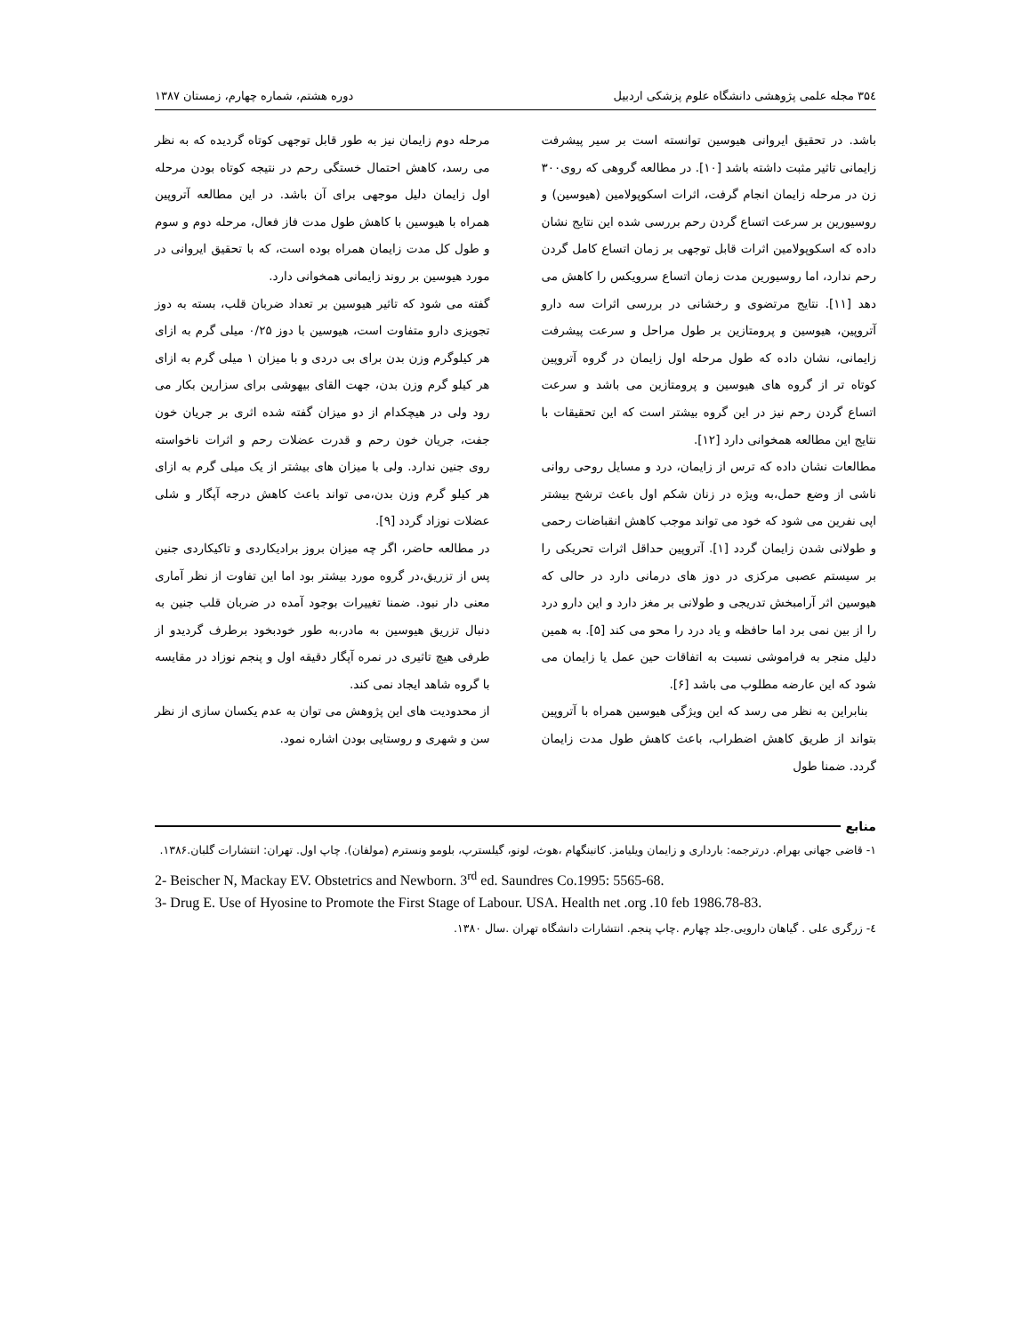۳۵٤ مجله علمی پژوهشی دانشگاه علوم پزشکی اردبیل دوره هشتم، شماره چهارم، زمستان ۱۳۸۷
باشد. در تحقیق ایروانی هیوسین توانسته است بر سیر پیشرفت زایمانی تاثیر مثبت داشته باشد [۱۰]. در مطالعه گروهی که روی۳۰۰ زن در مرحله زایمان انجام گرفت، اثرات اسکوپولامین (هیوسین) و روسیورین بر سرعت اتساع گردن رحم بررسی شده این نتایج نشان داده که اسکوپولامین اثرات قابل توجهی بر زمان اتساع کامل گردن رحم ندارد، اما روسیورین مدت زمان اتساع سرویکس را کاهش می دهد [۱۱]. نتایج مرتضوی و رخشانی در بررسی اثرات سه دارو آتروپین، هیوسین و پرومتازین بر طول مراحل و سرعت پیشرفت زایمانی، نشان داده که طول مرحله اول زایمان در گروه آتروپین کوتاه تر از گروه های هیوسین و پرومتازین می باشد و سرعت اتساع گردن رحم نیز در این گروه بیشتر است که این تحقیقات با نتایج این مطالعه همخوانی دارد [۱۲].
مطالعات نشان داده که ترس از زایمان، درد و مسایل روحی روانی ناشی از وضع حمل،به ویژه در زنان شکم اول باعث ترشح بیشتر اپی نفرین می شود که خود می تواند موجب کاهش انقباضات رحمی و طولانی شدن زایمان گردد [۱]. آتروپین حداقل اثرات تحریکی را بر سیستم عصبی مرکزی در دوز های درمانی دارد در حالی که هیوسین اثر آرامبخش تدریجی و طولانی بر مغز دارد و این دارو درد را از بین نمی برد اما حافظه و یاد درد را محو می کند [۵]. به همین دلیل منجر به فراموشی نسبت به اتفاقات حین عمل یا زایمان می شود که این عارضه مطلوب می باشد [۶].
بنابراین به نظر می رسد که این ویژگی هیوسین همراه با آتروپین بتواند از طریق کاهش اضطراب، باعث کاهش طول مدت زایمان گردد. ضمنا طول
مرحله دوم زایمان نیز به طور قابل توجهی کوتاه گردیده که به نظر می رسد، کاهش احتمال خستگی رحم در نتیجه کوتاه بودن مرحله اول زایمان دلیل موجهی برای آن باشد. در این مطالعه آتروپین همراه با هیوسین با کاهش طول مدت فاز فعال، مرحله دوم و سوم و طول کل مدت زایمان همراه بوده است، که با تحقیق ایروانی در مورد هیوسین بر روند زایمانی همخوانی دارد.
گفته می شود که تاثیر هیوسین بر تعداد ضربان قلب، بسته به دوز تجویزی دارو متفاوت است، هیوسین با دوز ۰/۲۵ میلی گرم به ازای هر کیلوگرم وزن بدن برای بی دردی و با میزان ۱ میلی گرم به ازای هر کیلو گرم وزن بدن، جهت القای بیهوشی برای سزارین بکار می رود ولی در هیچکدام از دو میزان گفته شده اثری بر جریان خون جفت، جریان خون رحم و قدرت عضلات رحم و اثرات ناخواسته روی جنین ندارد. ولی با میزان های بیشتر از یک میلی گرم به ازای هر کیلو گرم وزن بدن،می تواند باعث کاهش درجه آپگار و شلی عضلات نوزاد گردد [۹].
در مطالعه حاضر، اگر چه میزان بروز برادیکاردی و تاکیکاردی جنین پس از تزریق،در گروه مورد بیشتر بود اما این تفاوت از نظر آماری معنی دار نبود. ضمنا تغییرات بوجود آمده در ضربان قلب جنین به دنبال تزریق هیوسین به مادر،به طور خودبخود برطرف گردیدو از طرفی هیچ تاثیری در نمره آپگار دقیقه اول و پنجم نوزاد در مقایسه با گروه شاهد ایجاد نمی کند.
از محدودیت های این پژوهش می توان به عدم یکسان سازی از نظر سن و شهری و روستایی بودن اشاره نمود.
منابع
۱- قاضی جهانی بهرام. درترجمه: بارداری و زایمان ویلیامز. کانینگهام ،هوث، لونو، گیلسترپ، بلومو ونسترم (مولفان). چاپ اول. تهران: انتشارات گلبان.۱۳۸۶.
2- Beischer N, Mackay EV. Obstetrics and Newborn. 3<sup>rd</sup> ed. Saundres Co.1995: 5565-68.
3- Drug E. Use of Hyosine to Promote the First Stage of Labour. USA. Health net .org .10 feb 1986.78-83.
٤- زرگری علی . گیاهان دارویی.جلد چهارم .چاپ پنجم. انتشارات دانشگاه تهران .سال ۱۳۸۰.